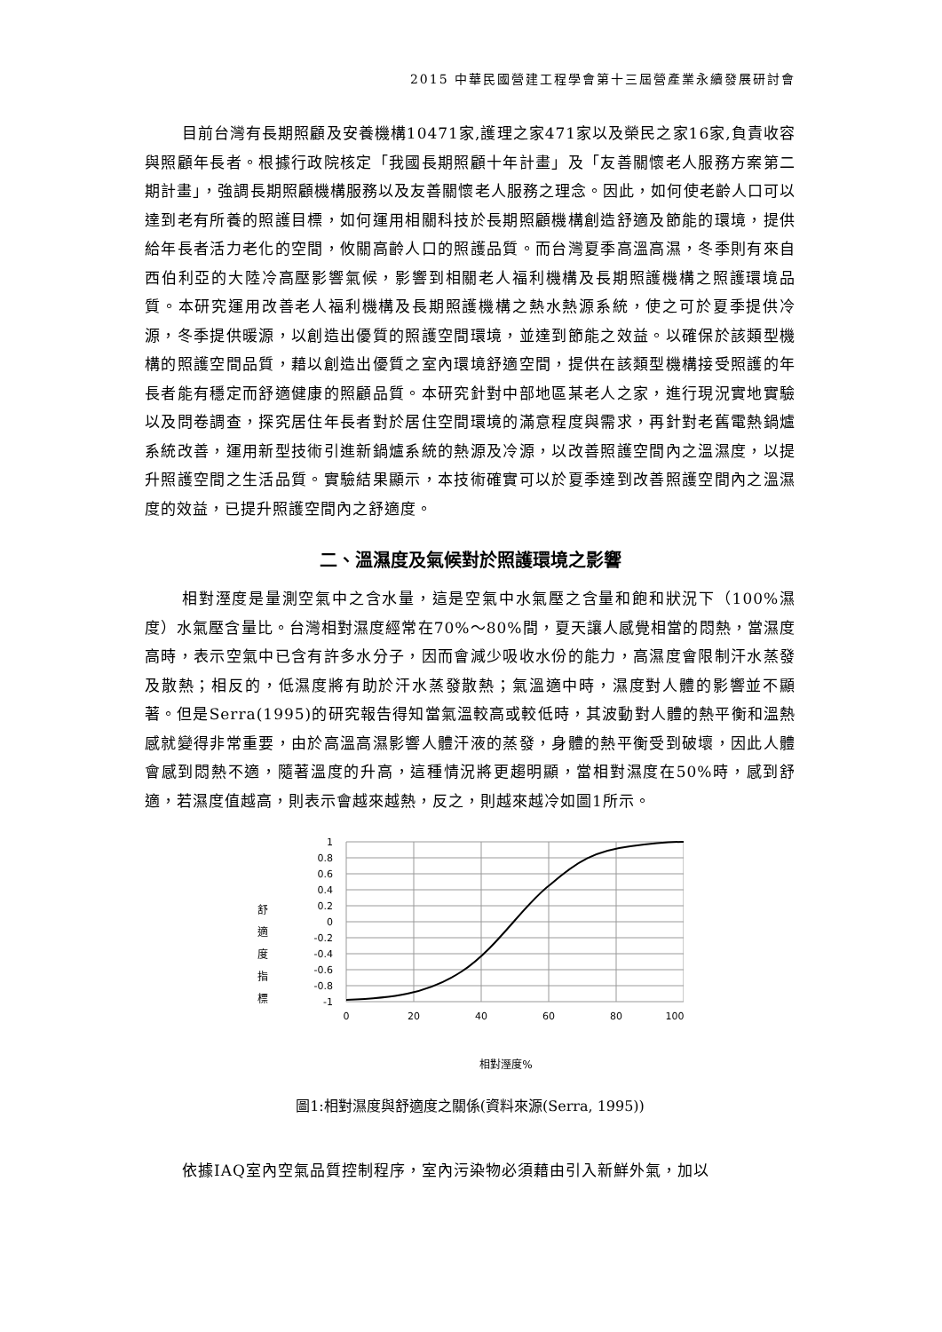2015 中華民國營建工程學會第十三屆營產業永續發展研討會
目前台灣有長期照顧及安養機構10471家,護理之家471家以及榮民之家16家,負責收容與照顧年長者。根據行政院核定「我國長期照顧十年計畫」及「友善關懷老人服務方案第二期計畫」，強調長期照顧機構服務以及友善關懷老人服務之理念。因此，如何使老齡人口可以達到老有所養的照護目標，如何運用相關科技於長期照顧機構創造舒適及節能的環境，提供給年長者活力老化的空間，攸關高齡人口的照護品質。而台灣夏季高溫高濕，冬季則有來自西伯利亞的大陸冷高壓影響氣候，影響到相關老人福利機構及長期照護機構之照護環境品質。本研究運用改善老人福利機構及長期照護機構之熱水熱源系統，使之可於夏季提供冷源，冬季提供暖源，以創造出優質的照護空間環境，並達到節能之效益。以確保於該類型機構的照護空間品質，藉以創造出優質之室內環境舒適空間，提供在該類型機構接受照護的年長者能有穩定而舒適健康的照顧品質。本研究針對中部地區某老人之家，進行現況實地實驗以及問卷調查，探究居住年長者對於居住空間環境的滿意程度與需求，再針對老舊電熱鍋爐系統改善，運用新型技術引進新鍋爐系統的熱源及冷源，以改善照護空間內之溫濕度，以提升照護空間之生活品質。實驗結果顯示，本技術確實可以於夏季達到改善照護空間內之溫濕度的效益，已提升照護空間內之舒適度。
二、溫濕度及氣候對於照護環境之影響
相對溼度是量測空氣中之含水量，這是空氣中水氣壓之含量和飽和狀況下（100%濕度）水氣壓含量比。台灣相對濕度經常在70%～80%間，夏天讓人感覺相當的悶熱，當濕度高時，表示空氣中已含有許多水分子，因而會減少吸收水份的能力，高濕度會限制汗水蒸發及散熱；相反的，低濕度將有助於汗水蒸發散熱；氣溫適中時，濕度對人體的影響並不顯著。但是Serra(1995)的研究報告得知當氣溫較高或較低時，其波動對人體的熱平衡和溫熱感就變得非常重要，由於高溫高濕影響人體汗液的蒸發，身體的熱平衡受到破壞，因此人體會感到悶熱不適，隨著溫度的升高，這種情況將更趨明顯，當相對濕度在50%時，感到舒適，若濕度值越高，則表示會越來越熱，反之，則越來越冷如圖1所示。
舒
適
度
指
標
1
0.8
0.6
0.4
0.2
0
-0.2
-0.4
-0.6
-0.8
-1
0
20
40
60
80
100
相對溼度%
圖1:相對濕度與舒適度之關係(資料來源(Serra, 1995))
依據IAQ室內空氣品質控制程序，室內污染物必須藉由引入新鮮外氣，加以